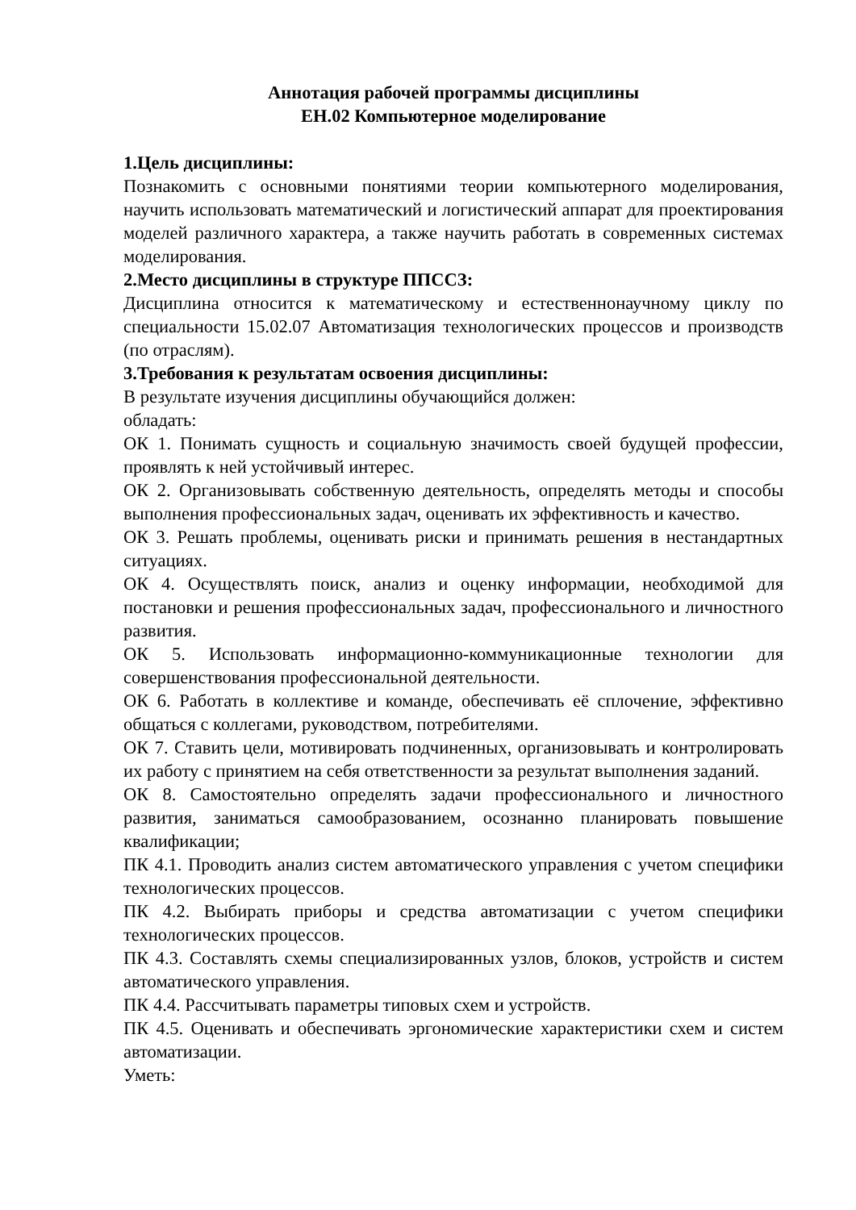Аннотация рабочей программы дисциплины
ЕН.02 Компьютерное моделирование
1.Цель дисциплины:
Познакомить с основными понятиями теории компьютерного моделирования, научить использовать математический и логистический аппарат для проектирования моделей различного характера, а также научить работать в современных системах моделирования.
2.Место дисциплины в структуре ППССЗ:
Дисциплина относится к математическому и естественнонаучному циклу по специальности 15.02.07 Автоматизация технологических процессов и производств (по отраслям).
3.Требования к результатам освоения дисциплины:
В результате изучения дисциплины обучающийся должен:
обладать:
ОК 1. Понимать сущность и социальную значимость своей будущей профессии, проявлять к ней устойчивый интерес.
ОК 2. Организовывать собственную деятельность, определять методы и способы выполнения профессиональных задач, оценивать их эффективность и качество.
ОК 3. Решать проблемы, оценивать риски и принимать решения в нестандартных ситуациях.
ОК 4. Осуществлять поиск, анализ и оценку информации, необходимой для постановки и решения профессиональных задач, профессионального и личностного развития.
ОК 5. Использовать информационно-коммуникационные технологии для совершенствования профессиональной деятельности.
ОК 6. Работать в коллективе и команде, обеспечивать её сплочение, эффективно общаться с коллегами, руководством, потребителями.
ОК 7. Ставить цели, мотивировать подчиненных, организовывать и контролировать их работу с принятием на себя ответственности за результат выполнения заданий.
ОК 8. Самостоятельно определять задачи профессионального и личностного развития, заниматься самообразованием, осознанно планировать повышение квалификации;
ПК 4.1. Проводить анализ систем автоматического управления с учетом специфики технологических процессов.
ПК 4.2. Выбирать приборы и средства автоматизации с учетом специфики технологических процессов.
ПК 4.3. Составлять схемы специализированных узлов, блоков, устройств и систем автоматического управления.
ПК 4.4. Рассчитывать параметры типовых схем и устройств.
ПК 4.5. Оценивать и обеспечивать эргономические характеристики схем и систем автоматизации.
Уметь: